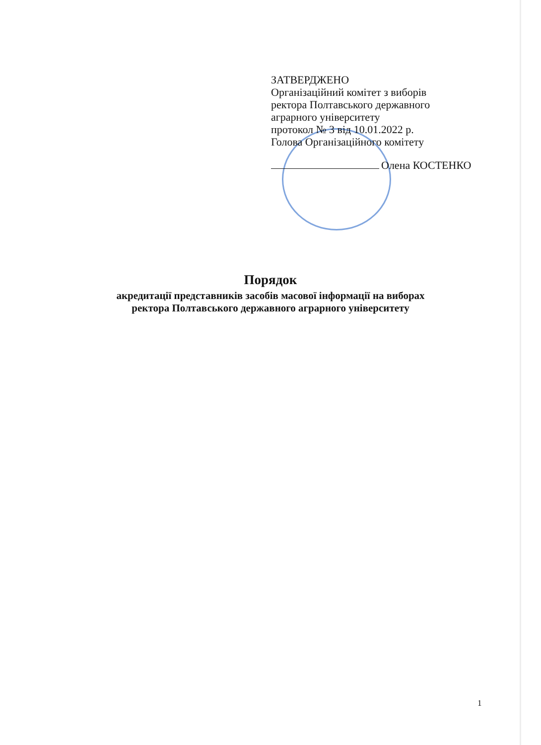ЗАТВЕРДЖЕНО
Організаційний комітет з виборів
ректора Полтавського державного
аграрного університету
протокол № 3 від 10.01.2022 р.
Голова Організаційного комітету
Олена КОСТЕНКО
Порядок
акредитації представників засобів масової інформації на виборах
ректора Полтавського державного аграрного університету
1